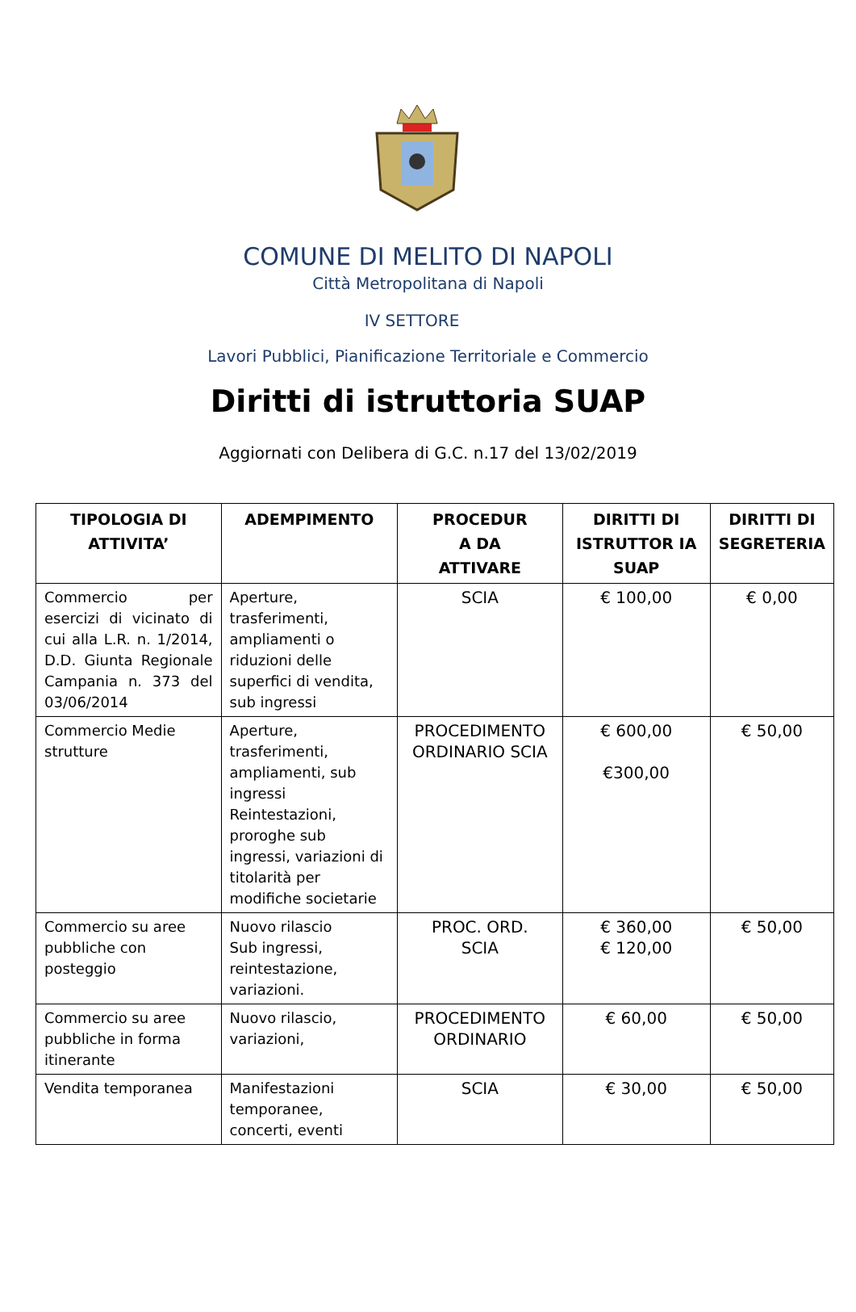COMUNE DI MELITO DI NAPOLI
Città Metropolitana di Napoli
IV SETTORE
Lavori Pubblici, Pianificazione Territoriale e Commercio
Diritti di istruttoria SUAP
Aggiornati con Delibera di G.C. n.17 del 13/02/2019
| TIPOLOGIA DI ATTIVITA’ | ADEMPIMENTO | PROCEDUR A DA ATTIVARE | DIRITTI DI ISTRUTTOR IA SUAP | DIRITTI DI SEGRETERIA |
| --- | --- | --- | --- | --- |
| Commercio per esercizi di vicinato di cui alla L.R. n. 1/2014, D.D. Giunta Regionale Campania n. 373 del 03/06/2014 | Aperture, trasferimenti, ampliamenti o riduzioni delle superfici di vendita, sub ingressi | SCIA | € 100,00 | € 0,00 |
| Commercio Medie strutture | Aperture, trasferimenti, ampliamenti, sub ingressi Reintestazioni, proroghe sub ingressi, variazioni di titolarità per modifiche societarie | PROCEDIMENTO ORDINARIO SCIA | € 600,00 €300,00 | € 50,00 |
| Commercio su aree pubbliche con posteggio | Nuovo rilascio Sub ingressi, reintestazione, variazioni. | PROC. ORD. SCIA | € 360,00 € 120,00 | € 50,00 |
| Commercio su aree pubbliche in forma itinerante | Nuovo rilascio, variazioni, | PROCEDIMENTO ORDINARIO | € 60,00 | € 50,00 |
| Vendita temporanea | Manifestazioni temporanee, concerti, eventi | SCIA | € 30,00 | € 50,00 |